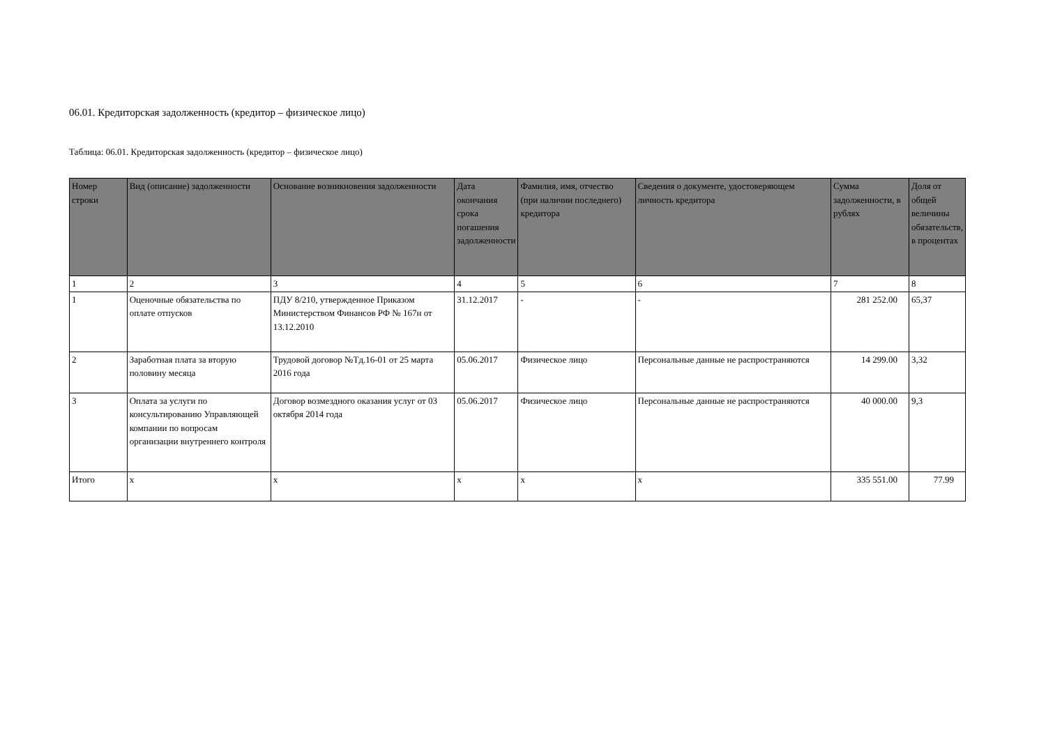06.01. Кредиторская задолженность (кредитор – физическое лицо)
Таблица: 06.01. Кредиторская задолженность (кредитор – физическое лицо)
| Номер строки | Вид (описание) задолженности | Основание возникновения задолженности | Дата окончания срока погашения задолженности | Фамилия, имя, отчество (при наличии последнего) кредитора | Сведения о документе, удостоверяющем личность кредитора | Сумма задолженности, в рублях | Доля от общей величины обязательств, в процентах |
| --- | --- | --- | --- | --- | --- | --- | --- |
| 1 | 2 | 3 | 4 | 5 | 6 | 7 | 8 |
| 1 | Оценочные обязательства по оплате отпусков | ПДУ 8/210, утвержденное Приказом Министерством Финансов РФ № 167н от 13.12.2010 | 31.12.2017 | - | - | 281 252.00 | 65,37 |
| 2 | Заработная плата за вторую половину месяца | Трудовой договор №Тд.16-01 от 25 марта 2016 года | 05.06.2017 | Физическое лицо | Персональные данные не распространяются | 14 299.00 | 3,32 |
| 3 | Оплата за услуги по консультированию Управляющей компании по вопросам организации внутреннего контроля | Договор возмездного оказания услуг от 03 октября 2014 года | 05.06.2017 | Физическое лицо | Персональные данные не распространяются | 40 000.00 | 9,3 |
| Итого | x | x | x | x | x | 335 551.00 | 77.99 |